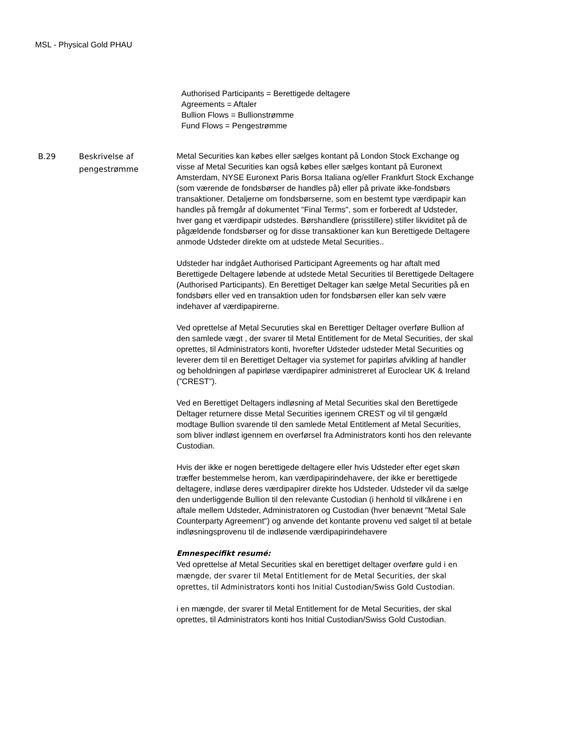MSL - Physical Gold PHAU
Authorised Participants = Berettigede deltagere
Agreements = Aftaler
Bullion Flows = Bullionstrømme
Fund Flows = Pengestrømme
B.29 Beskrivelse af pengestrømme
Metal Securities kan købes eller sælges kontant på London Stock Exchange og visse af Metal Securities kan også købes eller sælges kontant på Euronext Amsterdam, NYSE Euronext Paris Borsa Italiana og/eller Frankfurt Stock Exchange (som værende de fondsbørser de handles på) eller på private ikke-fondsbørs transaktioner. Detaljerne om fondsbørserne, som en bestemt type værdipapir kan handles på fremgår af dokumentet "Final Terms", som er forberedt af Udsteder, hver gang et værdipapir udstedes. Børshandlere (prisstillere) stiller likviditet på de pågældende fondsbørser og for disse transaktioner kan kun Berettigede Deltagere anmode Udsteder direkte om at udstede Metal Securities..
Udsteder har indgået Authorised Participant Agreements og har aftalt med Berettigede Deltagere løbende at udstede Metal Securities til Berettigede Deltagere (Authorised Participants). En Berettiget Deltager kan sælge Metal Securities på en fondsbørs eller ved en transaktion uden for fondsbørsen eller kan selv være indehaver af værdipapirerne.
Ved oprettelse af Metal Securuties skal en Berettiger Deltager overføre Bullion af den samlede vægt , der svarer til Metal Entitlement for de Metal Securities, der skal oprettes, til Administrators konti, hvorefter Udsteder udsteder Metal Securities og leverer dem til en Berettiget Deltager via systemet for papirløs afvikling af handler og beholdningen af papirløse værdipapirer administreret af Euroclear UK & Ireland (”CREST”).
Ved en Berettiget Deltagers indløsning af Metal Securities skal den Berettigede Deltager returnere disse Metal Securities igennem CREST og vil til gengæld modtage Bullion svarende til den samlede Metal Entitlement af Metal Securities, som bliver indløst igennem en overførsel fra Administrators konti hos den relevante Custodian.
Hvis der ikke er nogen berettigede deltagere eller hvis Udsteder efter eget skøn træffer bestemmelse herom, kan værdipapirindehavere, der ikke er berettigede deltagere, indløse deres værdipapirer direkte hos Udsteder. Udsteder vil da sælge den underliggende Bullion til den relevante Custodian (i henhold til vilkårene i en aftale mellem Udsteder, Administratoren og Custodian (hver benævnt "Metal Sale Counterparty Agreement") og anvende det kontante provenu ved salget til at betale indløsningsprovenu til de indløsende værdipapirindehavere
Emnespecifikt resumé:
Ved oprettelse af Metal Securities skal en berettiget deltager overføre guld i en mængde, der svarer til Metal Entitlement for de Metal Securities, der skal oprettes, til Administrators konti hos Initial Custodian/Swiss Gold Custodian.
i en mængde, der svarer til Metal Entitlement for de Metal Securities, der skal oprettes, til Administrators konti hos Initial Custodian/Swiss Gold Custodian.